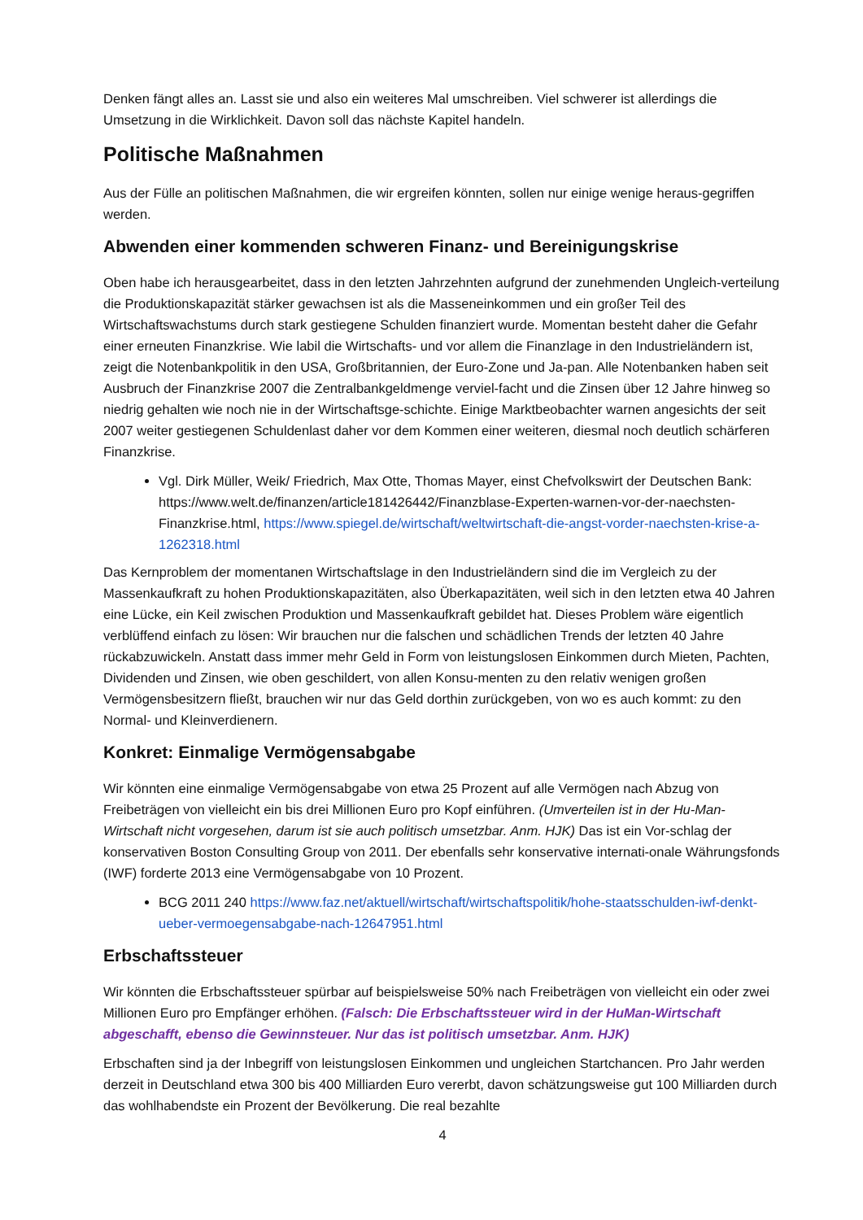Denken fängt alles an. Lasst sie und also ein weiteres Mal umschreiben. Viel schwerer ist allerdings die Umsetzung in die Wirklichkeit. Davon soll das nächste Kapitel handeln.
Politische Maßnahmen
Aus der Fülle an politischen Maßnahmen, die wir ergreifen könnten, sollen nur einige wenige heraus-gegriffen werden.
Abwenden einer kommenden schweren Finanz- und Bereinigungskrise
Oben habe ich herausgearbeitet, dass in den letzten Jahrzehnten aufgrund der zunehmenden Ungleich-verteilung die Produktionskapazität stärker gewachsen ist als die Masseneinkommen und ein großer Teil des Wirtschaftswachstums durch stark gestiegene Schulden finanziert wurde. Momentan besteht daher die Gefahr einer erneuten Finanzkrise. Wie labil die Wirtschafts- und vor allem die Finanzlage in den Industrieländern ist, zeigt die Notenbankpolitik in den USA, Großbritannien, der Euro-Zone und Ja-pan. Alle Notenbanken haben seit Ausbruch der Finanzkrise 2007 die Zentralbankgeldmenge verviel-facht und die Zinsen über 12 Jahre hinweg so niedrig gehalten wie noch nie in der Wirtschaftsge-schichte. Einige Marktbeobachter warnen angesichts der seit 2007 weiter gestiegenen Schuldenlast daher vor dem Kommen einer weiteren, diesmal noch deutlich schärferen Finanzkrise.
Vgl. Dirk Müller, Weik/ Friedrich, Max Otte, Thomas Mayer, einst Chefvolkswirt der Deutschen Bank: https://www.welt.de/finanzen/article181426442/Finanzblase-Experten-warnen-vor-der-naechsten-Finanzkrise.html, https://www.spiegel.de/wirtschaft/weltwirtschaft-die-angst-vorder-naechsten-krise-a-1262318.html
Das Kernproblem der momentanen Wirtschaftslage in den Industrieländern sind die im Vergleich zu der Massenkaufkraft zu hohen Produktionskapazitäten, also Überkapazitäten, weil sich in den letzten etwa 40 Jahren eine Lücke, ein Keil zwischen Produktion und Massenkaufkraft gebildet hat. Dieses Problem wäre eigentlich verblüffend einfach zu lösen: Wir brauchen nur die falschen und schädlichen Trends der letzten 40 Jahre rückabzuwickeln. Anstatt dass immer mehr Geld in Form von leistungslosen Einkommen durch Mieten, Pachten, Dividenden und Zinsen, wie oben geschildert, von allen Konsu-menten zu den relativ wenigen großen Vermögensbesitzern fließt, brauchen wir nur das Geld dorthin zurückgeben, von wo es auch kommt: zu den Normal- und Kleinverdienern.
Konkret: Einmalige Vermögensabgabe
Wir könnten eine einmalige Vermögensabgabe von etwa 25 Prozent auf alle Vermögen nach Abzug von Freibeträgen von vielleicht ein bis drei Millionen Euro pro Kopf einführen. (Umverteilen ist in der Hu-Man-Wirtschaft nicht vorgesehen, darum ist sie auch politisch umsetzbar. Anm. HJK) Das ist ein Vor-schlag der konservativen Boston Consulting Group von 2011. Der ebenfalls sehr konservative internati-onale Währungsfonds (IWF) forderte 2013 eine Vermögensabgabe von 10 Prozent.
BCG 2011 240 https://www.faz.net/aktuell/wirtschaft/wirtschaftspolitik/hohe-staatsschulden-iwf-denkt-ueber-vermoegensabgabe-nach-12647951.html
Erbschaftssteuer
Wir könnten die Erbschaftssteuer spürbar auf beispielsweise 50% nach Freibeträgen von vielleicht ein oder zwei Millionen Euro pro Empfänger erhöhen. (Falsch: Die Erbschaftssteuer wird in der HuMan-Wirtschaft abgeschafft, ebenso die Gewinnsteuer. Nur das ist politisch umsetzbar. Anm. HJK)
Erbschaften sind ja der Inbegriff von leistungslosen Einkommen und ungleichen Startchancen. Pro Jahr werden derzeit in Deutschland etwa 300 bis 400 Milliarden Euro vererbt, davon schätzungsweise gut 100 Milliarden durch das wohlhabendste ein Prozent der Bevölkerung. Die real bezahlte
4